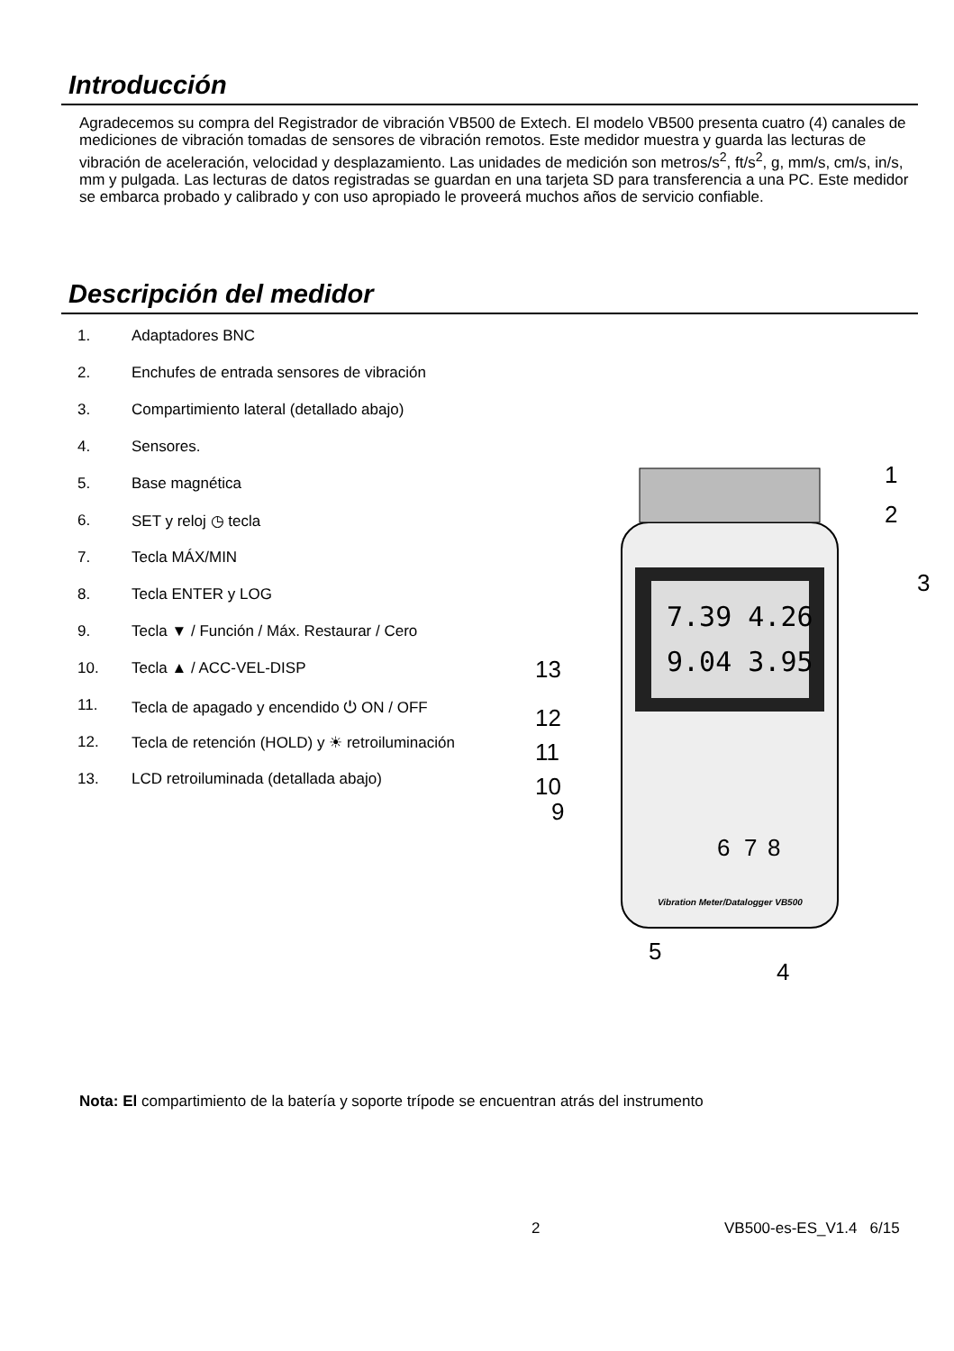Introducción
Agradecemos su compra del Registrador de vibración VB500 de Extech. El modelo VB500 presenta cuatro (4) canales de mediciones de vibración tomadas de sensores de vibración remotos. Este medidor muestra y guarda las lecturas de vibración de aceleración, velocidad y desplazamiento. Las unidades de medición son metros/s<sup>2</sup>, ft/s<sup>2</sup>, g, mm/s, cm/s, in/s, mm y pulgada. Las lecturas de datos registradas se guardan en una tarjeta SD para transferencia a una PC. Este medidor se embarca probado y calibrado y con uso apropiado le proveerá muchos años de servicio confiable.
Descripción del medidor
1. Adaptadores BNC
2. Enchufes de entrada sensores de vibración
3. Compartimiento lateral (detallado abajo)
4. Sensores.
5. Base magnética
6. SET y reloj ◷ tecla
7. Tecla MÁX/MIN
8. Tecla ENTER y LOG
9. Tecla ▼ / Función / Máx. Restaurar / Cero
10. Tecla ▲ / ACC-VEL-DISP
11. Tecla de apagado y encendido ⏻ ON / OFF
12. Tecla de retención (HOLD) y ☀ retroiluminación
13. LCD retroiluminada (detallada abajo)
7.39 4.26
9.04 3.95
Vibration Meter/Datalogger VB500
1
2
3
4
5
6
7
8
9
10
11
12
13
Nota: El compartimiento de la batería y soporte trípode se encuentran atrás del instrumento
2 VB500-es-ES_V1.4 6/15